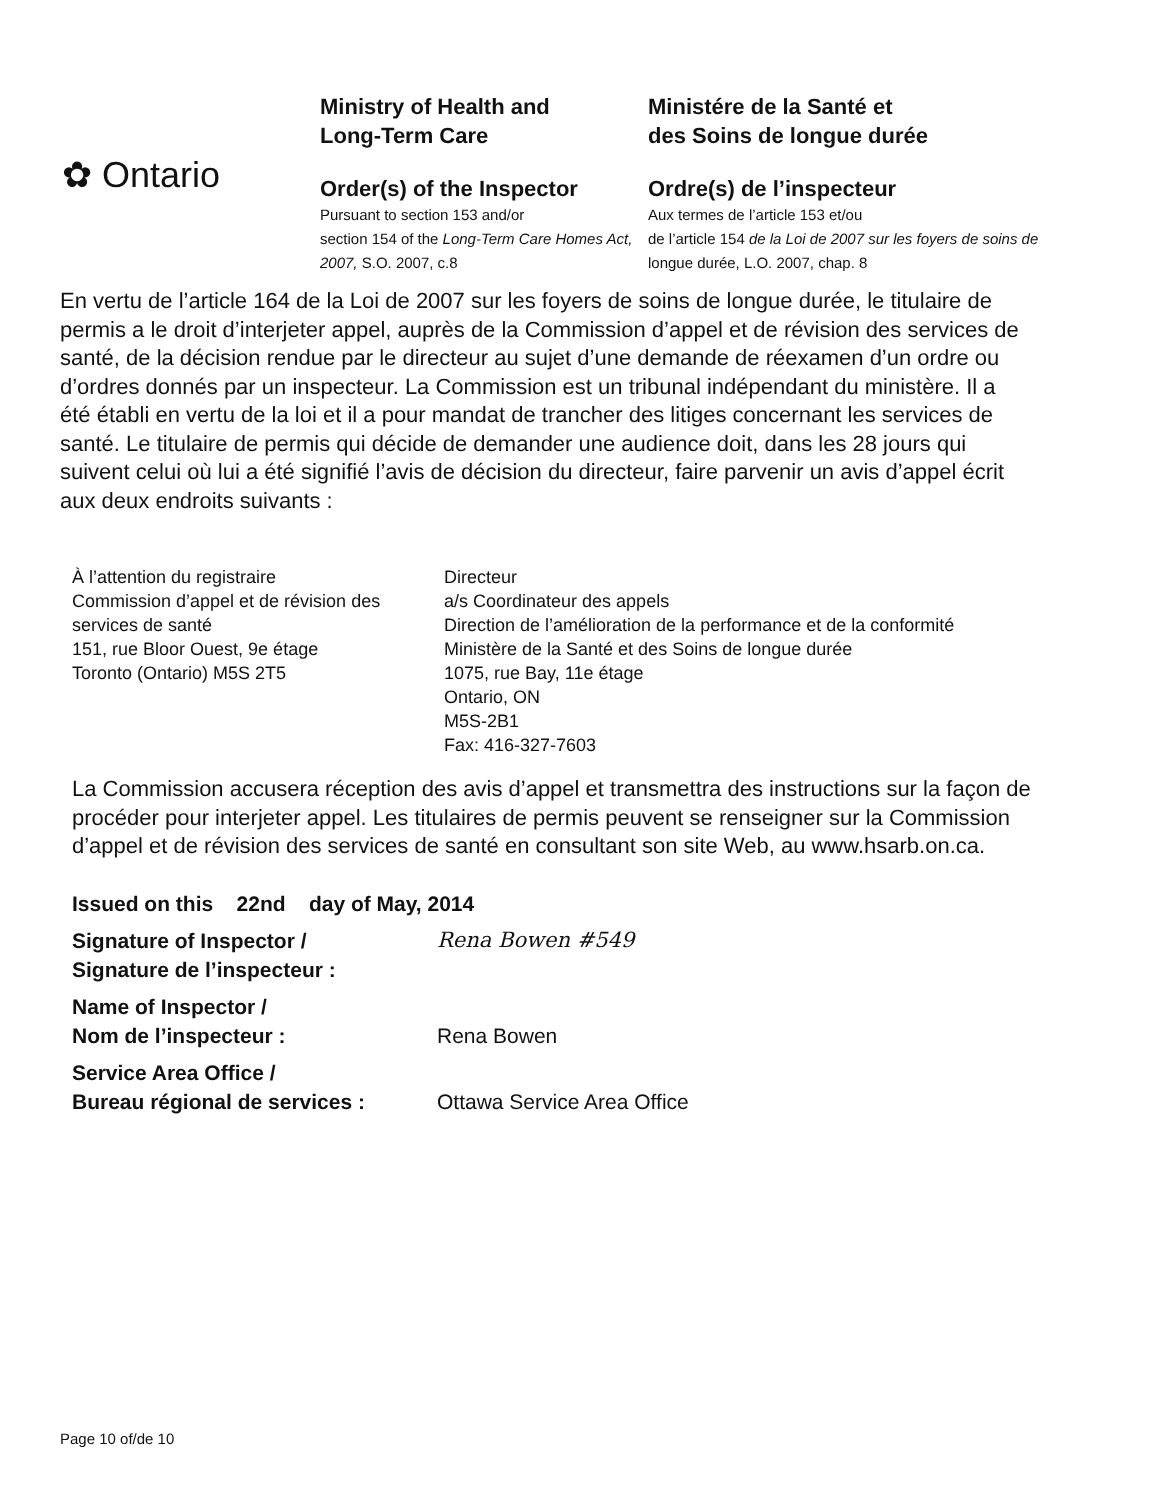✿ Ontario
Ministry of Health and
Long-Term Care
Order(s) of the Inspector
Pursuant to section 153 and/or
section 154 of the Long-Term Care Homes Act, 2007, S.O. 2007, c.8
Ministére de la Santé et
des Soins de longue durée
Ordre(s) de l’inspecteur
Aux termes de l’article 153 et/ou
de l’article 154 de la Loi de 2007 sur les foyers de soins de longue durée, L.O. 2007, chap. 8
En vertu de l’article 164 de la Loi de 2007 sur les foyers de soins de longue durée, le titulaire de permis a le droit d’interjeter appel, auprès de la Commission d’appel et de révision des services de santé, de la décision rendue par le directeur au sujet d’une demande de réexamen d’un ordre ou d’ordres donnés par un inspecteur. La Commission est un tribunal indépendant du ministère. Il a été établi en vertu de la loi et il a pour mandat de trancher des litiges concernant les services de santé. Le titulaire de permis qui décide de demander une audience doit, dans les 28 jours qui suivent celui où lui a été signifié l’avis de décision du directeur, faire parvenir un avis d’appel écrit aux deux endroits suivants :
À l’attention du registraire
Commission d’appel et de révision des services de santé
151, rue Bloor Ouest, 9e étage
Toronto (Ontario) M5S 2T5
Directeur
a/s Coordinateur des appels
Direction de l’amélioration de la performance et de la conformité
Ministère de la Santé et des Soins de longue durée
1075, rue Bay, 11e étage
Ontario, ON
M5S-2B1
Fax: 416-327-7603
La Commission accusera réception des avis d’appel et transmettra des instructions sur la façon de procéder pour interjeter appel. Les titulaires de permis peuvent se renseigner sur la Commission d’appel et de révision des services de santé en consultant son site Web, au www.hsarb.on.ca.
Issued on this 22nd day of May, 2014
Signature of Inspector /
Signature de l’inspecteur :
Rena Bowen #549
Name of Inspector /
Nom de l’inspecteur :
Rena Bowen
Service Area Office /
Bureau régional de services :
Ottawa Service Area Office
Page 10 of/de 10